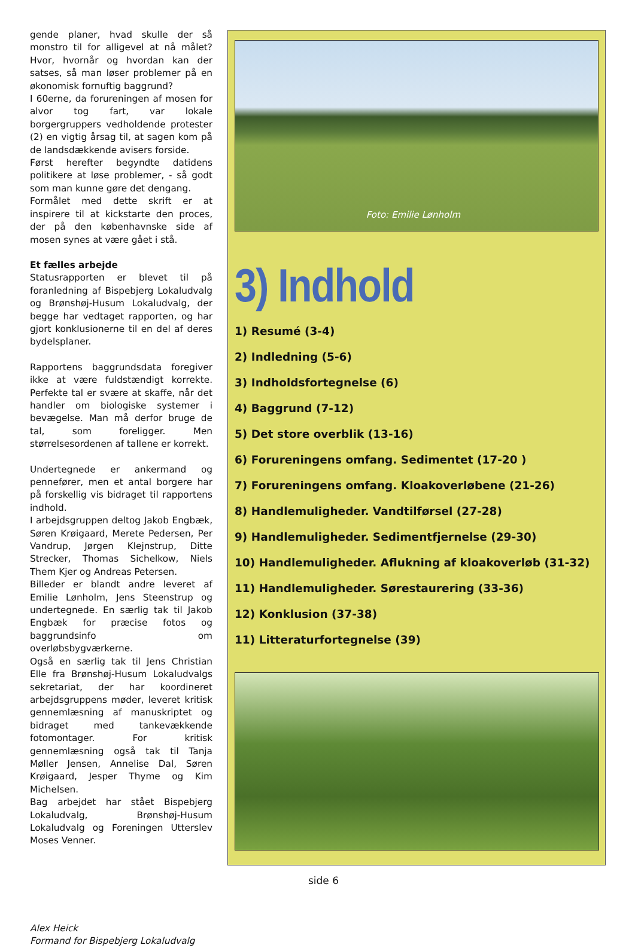gende planer, hvad skulle der så monstro til for alligevel at nå målet? Hvor, hvornår og hvordan kan der satses, så man løser problemer på en økonomisk fornuftig baggrund?
I 60erne, da forureningen af mosen for alvor tog fart, var lokale borgergruppers vedholdende protester (2) en vigtig årsag til, at sagen kom på de landsdækkende avisers forside.
Først herefter begyndte datidens politikere at løse problemer, - så godt som man kunne gøre det dengang.
Formålet med dette skrift er at inspirere til at kickstarte den proces, der på den københavnske side af mosen synes at være gået i stå.
Et fælles arbejde
Statusrapporten er blevet til på foranledning af Bispebjerg Lokaludvalg og Brønshøj-Husum Lokaludvalg, der begge har vedtaget rapporten, og har gjort konklusionerne til en del af deres bydelsplaner.
Rapportens baggrundsdata foregiver ikke at være fuldstændigt korrekte. Perfekte tal er svære at skaffe, når det handler om biologiske systemer i bevægelse. Man må derfor bruge de tal, som foreligger. Men størrelsesordenen af tallene er korrekt.
Undertegnede er ankermand og pennefører, men et antal borgere har på forskellig vis bidraget til rapportens indhold.
I arbejdsgruppen deltog Jakob Engbæk, Søren Krøigaard, Merete Pedersen, Per Vandrup, Jørgen Klejnstrup, Ditte Strecker, Thomas Sichelkow, Niels Them Kjer og Andreas Petersen.
Billeder er blandt andre leveret af Emilie Lønholm, Jens Steenstrup og undertegnede. En særlig tak til Jakob Engbæk for præcise fotos og baggrundsinfo om overløbsbygværkerne.
Også en særlig tak til Jens Christian Elle fra Brønshøj-Husum Lokaludvalgs sekretariat, der har koordineret arbejdsgruppens møder, leveret kritisk gennemlæsning af manuskriptet og bidraget med tankevækkende fotomontager. For kritisk gennemlæsning også tak til Tanja Møller Jensen, Annelise Dal, Søren Krøigaard, Jesper Thyme og Kim Michelsen.
Bag arbejdet har stået Bispebjerg Lokaludvalg, Brønshøj-Husum Lokaludvalg og Foreningen Utterslev Moses Venner.
Alex Heick
Formand for Bispebjerg Lokaludvalg
Foto: Emilie Lønholm
3) Indhold
1) Resumé (3-4)
2) Indledning (5-6)
3) Indholdsfortegnelse (6)
4) Baggrund (7-12)
5) Det store overblik (13-16)
6) Forureningens omfang. Sedimentet (17-20 )
7) Forureningens omfang. Kloakoverløbene (21-26)
8) Handlemuligheder. Vandtilførsel (27-28)
9) Handlemuligheder. Sedimentfjernelse (29-30)
10) Handlemuligheder. Aflukning af kloakoverløb (31-32)
11) Handlemuligheder. Sørestaurering (33-36)
12) Konklusion (37-38)
11) Litteraturfortegnelse (39)
side 6